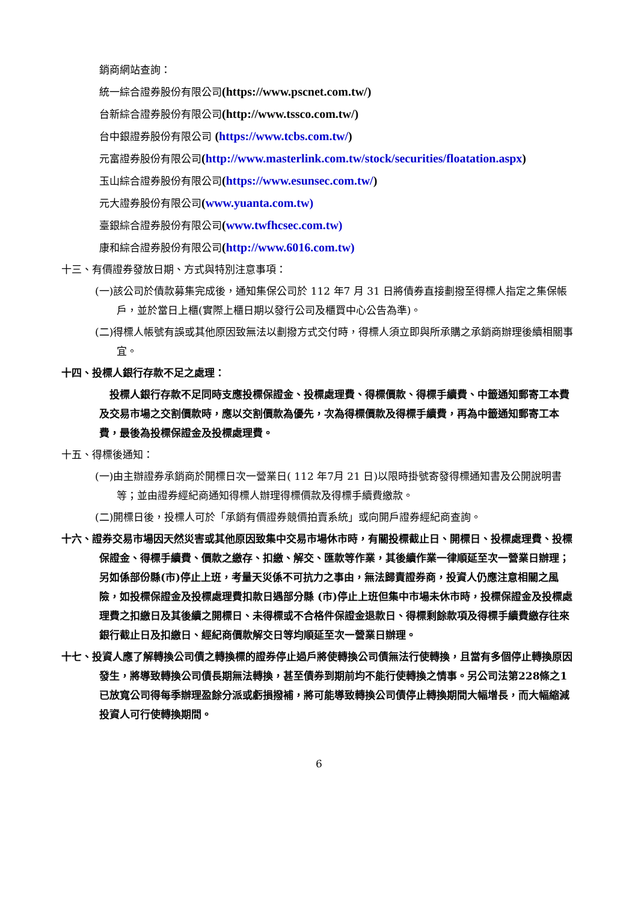銷商網站查詢：
統一綜合證券股份有限公司(https://www.pscnet.com.tw/)
台新綜合證券股份有限公司(http://www.tssco.com.tw/)
台中銀證券股份有限公司 (https://www.tcbs.com.tw/)
元富證券股份有限公司(http://www.masterlink.com.tw/stock/securities/floatation.aspx)
玉山綜合證券股份有限公司(https://www.esunsec.com.tw/)
元大證券股份有限公司(www.yuanta.com.tw)
臺銀綜合證券股份有限公司(www.twfhcsec.com.tw)
康和綜合證券股份有限公司(http://www.6016.com.tw)
十三、有價證券發放日期、方式與特別注意事項：
(一)該公司於債款募集完成後，通知集保公司於 112 年7 月 31 日將債券直接劃撥至得標人指定之集保帳戶，並於當日上櫃(實際上櫃日期以發行公司及櫃買中心公告為準)。
(二)得標人帳號有誤或其他原因致無法以劃撥方式交付時，得標人須立即與所承購之承銷商辦理後續相關事宜。
十四、投標人銀行存款不足之處理：
　投標人銀行存款不足同時支應投標保證金、投標處理費、得標價款、得標手續費、中籤通知郵寄工本費及交易市場之交割價款時，應以交割價款為優先，次為得標價款及得標手續費，再為中籤通知郵寄工本費，最後為投標保證金及投標處理費。
十五、得標後通知：
(一)由主辦證券承銷商於開標日次一營業日( 112 年7月 21 日)以限時掛號寄發得標通知書及公開說明書等；並由證券經紀商通知得標人辦理得標價款及得標手續費繳款。
(二)開標日後，投標人可於「承銷有價證券競價拍賣系統」或向開戶證券經紀商查詢。
十六、證券交易市場因天然災害或其他原因致集中交易市場休市時，有關投標截止日、開標日、投標處理費、投標保證金、得標手續費、價款之繳存、扣繳、解交、匯款等作業，其後續作業一律順延至次一營業日辦理；另如係部份縣(市)停止上班，考量天災係不可抗力之事由，無法歸責證券商，投資人仍應注意相關之風險，如投標保證金及投標處理費扣款日遇部分縣 (市)停止上班但集中市場未休市時，投標保證金及投標處理費之扣繳日及其後續之開標日、未得標或不合格件保證金退款日、得標剩餘款項及得標手續費繳存往來銀行截止日及扣繳日、經紀商價款解交日等均順延至次一營業日辦理。
十七、投資人應了解轉換公司債之轉換標的證券停止過戶將使轉換公司債無法行使轉換，且當有多個停止轉換原因發生，將導致轉換公司債長期無法轉換，甚至債券到期前均不能行使轉換之情事。另公司法第228條之1已放寬公司得每季辦理盈餘分派或虧損撥補，將可能導致轉換公司債停止轉換期間大幅增長，而大幅縮減投資人可行使轉換期間。
6